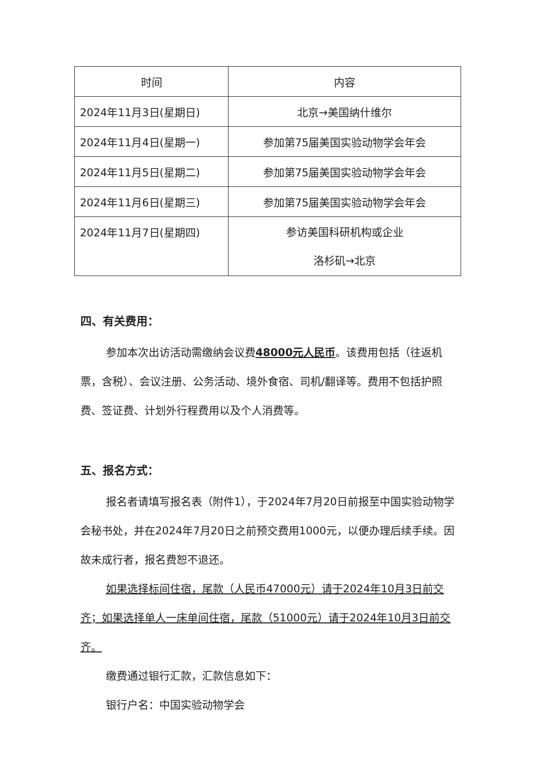| 时间 | 内容 |
| --- | --- |
| 2024年11月3日(星期日) | 北京→美国纳什维尔 |
| 2024年11月4日(星期一) | 参加第75届美国实验动物学会年会 |
| 2024年11月5日(星期二) | 参加第75届美国实验动物学会年会 |
| 2024年11月6日(星期三) | 参加第75届美国实验动物学会年会 |
| 2024年11月7日(星期四) | 参访美国科研机构或企业 洛杉矶→北京 |
四、有关费用：
参加本次出访活动需缴纳会议费48000元人民币。该费用包括（往返机票，含税）、会议注册、公务活动、境外食宿、司机/翻译等。费用不包括护照费、签证费、计划外行程费用以及个人消费等。
五、报名方式：
报名者请填写报名表（附件1），于2024年7月20日前报至中国实验动物学会秘书处，并在2024年7月20日之前预交费用1000元，以便办理后续手续。因故未成行者，报名费恕不退还。
如果选择标间住宿，尾款（人民币47000元）请于2024年10月3日前交齐；如果选择单人一床单间住宿，尾款（51000元）请于2024年10月3日前交齐。
缴费通过银行汇款，汇款信息如下：
银行户名：中国实验动物学会